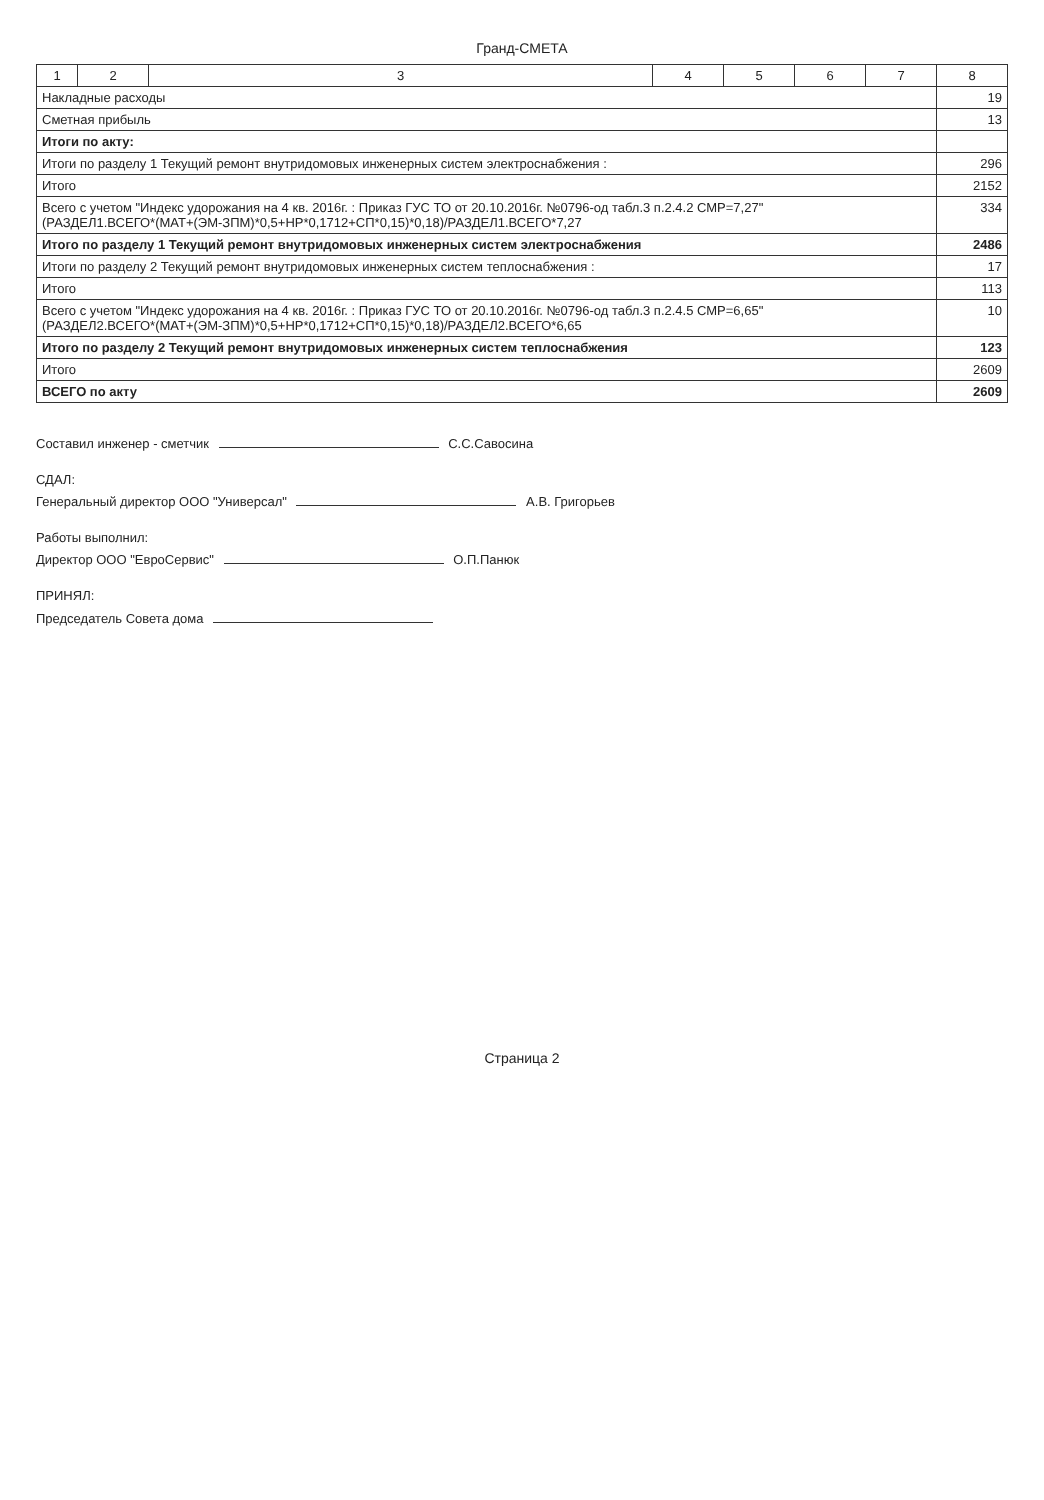Гранд-СМЕТА
| 1 | 2 | 3 | 4 | 5 | 6 | 7 | 8 |
| --- | --- | --- | --- | --- | --- | --- | --- |
| Накладные расходы | | | | | | | 19 |
| Сметная прибыль | | | | | | | 13 |
| Итоги по акту: | | | | | | | |
| Итоги по разделу 1 Текущий ремонт внутридомовых инженерных систем электроснабжения : | | | | | | | 296 |
| Итого | | | | | | | 2152 |
| Всего с учетом "Индекс удорожания на 4 кв. 2016г. : Приказ ГУС ТО от 20.10.2016г. №0796-од табл.3 п.2.4.2 СМР=7,27" (РАЗДЕЛ1.ВСЕГО*(МАТ+(ЭМ-ЗПМ)*0,5+НР*0,1712+СП*0,15)*0,18)/РАЗДЕЛ1.ВСЕГО*7,27 | | | | | | | 334 |
| Итого по разделу 1 Текущий ремонт внутридомовых инженерных систем электроснабжения | | | | | | | 2486 |
| Итоги по разделу 2 Текущий ремонт внутридомовых инженерных систем теплоснабжения : | | | | | | | 17 |
| Итого | | | | | | | 113 |
| Всего с учетом "Индекс удорожания на 4 кв. 2016г. : Приказ ГУС ТО от 20.10.2016г. №0796-од табл.3 п.2.4.5 СМР=6,65" (РАЗДЕЛ2.ВСЕГО*(МАТ+(ЭМ-ЗПМ)*0,5+НР*0,1712+СП*0,15)*0,18)/РАЗДЕЛ2.ВСЕГО*6,65 | | | | | | | 10 |
| Итого по разделу 2 Текущий ремонт внутридомовых инженерных систем теплоснабжения | | | | | | | 123 |
| Итого | | | | | | | 2609 |
| ВСЕГО по акту | | | | | | | 2609 |
Составил инженер - сметчик С.С.Савосина
СДАЛ:
Генеральный директор ООО "Универсал" А.В. Григорьев
Работы выполнил:
Директор ООО "ЕвроСервис" О.П.Панюк
ПРИНЯЛ:
Председатель Совета дома
Страница 2